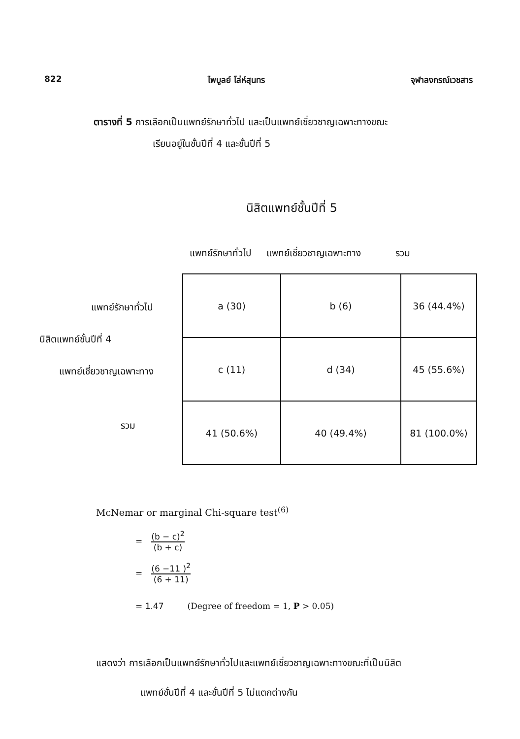822 ไพบูลย์ โล่ห์สุนทร จุฬาลงกรณ์เวชสาร
ตารางที่ 5 การเลือกเป็นแพทย์รักษาทั่วไป และเป็นแพทย์เชี่ยวชาญเฉพาะทางขณะ
เรียนอยู่ในชั้นปีที่ 4 และชั้นปีที่ 5
นิสิตแพทย์ชั้นปีที่ 5
แพทย์รักษาทั่วไป แพทย์เชี่ยวชาญเฉพาะทาง รวม
แพทย์รักษาทั่วไป
นิสิตแพทย์ชั้นปีที่ 4
แพทย์เชี่ยวชาญเฉพาะทาง
รวม
| a (30) | b (6) | 36 (44.4%) |
| c (11) | d (34) | 45 (55.6%) |
| 41 (50.6%) | 40 (49.4%) | 81 (100.0%) |
McNemar or marginal Chi-square test<sup>(6)</sup>
= (b − c)<sup>2</sup> (b + c)
= (6 −11 )<sup>2</sup> (6 + 11)
= 1.47 (Degree of freedom = 1, P > 0.05)
แสดงว่า การเลือกเป็นแพทย์รักษาทั่วไปและแพทย์เชี่ยวชาญเฉพาะทางขณะที่เป็นนิสิต
แพทย์ชั้นปีที่ 4 และชั้นปีที่ 5 ไม่แตกต่างกัน